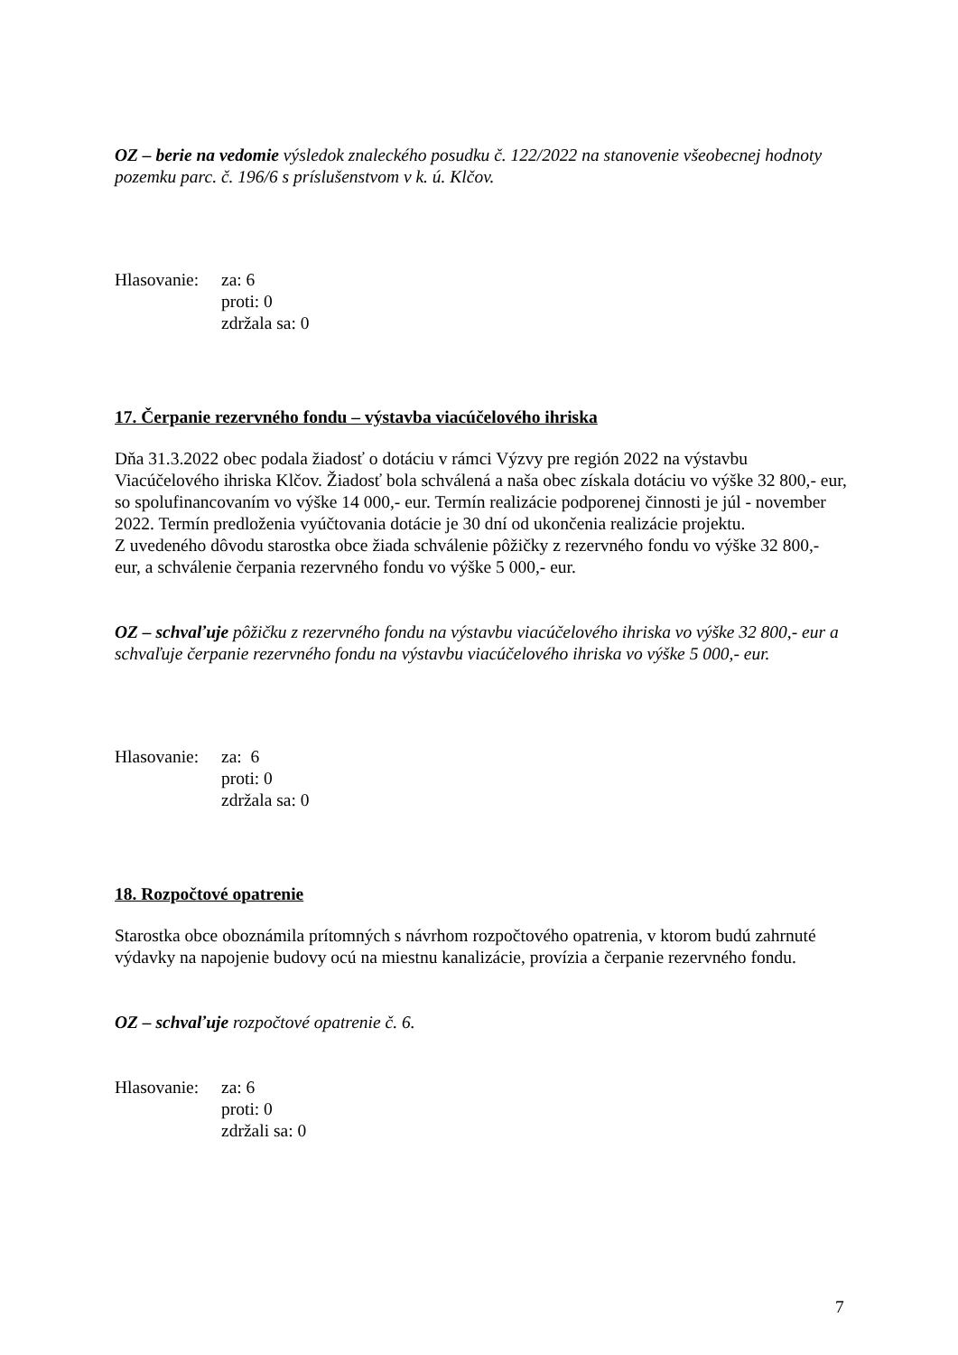OZ – berie na vedomie výsledok znaleckého posudku č. 122/2022 na stanovenie všeobecnej hodnoty pozemku parc. č. 196/6 s príslušenstvom v k. ú. Klčov.
Hlasovanie:
za: 6
proti: 0
zdržala sa: 0
17. Čerpanie rezervného fondu – výstavba viacúčelového ihriska
Dňa 31.3.2022 obec podala žiadosť o dotáciu v rámci Výzvy pre región 2022 na výstavbu Viacúčelového ihriska Klčov. Žiadosť bola schválená a naša obec získala dotáciu vo výške 32 800,- eur, so spolufinancovaním vo výške 14 000,- eur. Termín realizácie podporenej činnosti je júl - november 2022. Termín predloženia vyúčtovania dotácie je 30 dní od ukončenia realizácie projektu.
Z uvedeného dôvodu starostka obce žiada schválenie pôžičky z rezervného fondu vo výške 32 800,- eur, a schválenie čerpania rezervného fondu vo výške 5 000,- eur.
OZ – schvaľuje pôžičku z rezervného fondu na výstavbu viacúčelového ihriska vo výške 32 800,- eur a schvaľuje čerpanie rezervného fondu na výstavbu viacúčelového ihriska vo výške 5 000,- eur.
Hlasovanie:
za: 6
proti: 0
zdržala sa: 0
18. Rozpočtové opatrenie
Starostka obce oboznámila prítomných s návrhom rozpočtového opatrenia, v ktorom budú zahrnuté výdavky na napojenie budovy ocú na miestnu kanalizácie, provízia a čerpanie rezervného fondu.
OZ – schvaľuje rozpočtové opatrenie č. 6.
Hlasovanie:
za: 6
proti: 0
zdržali sa: 0
7